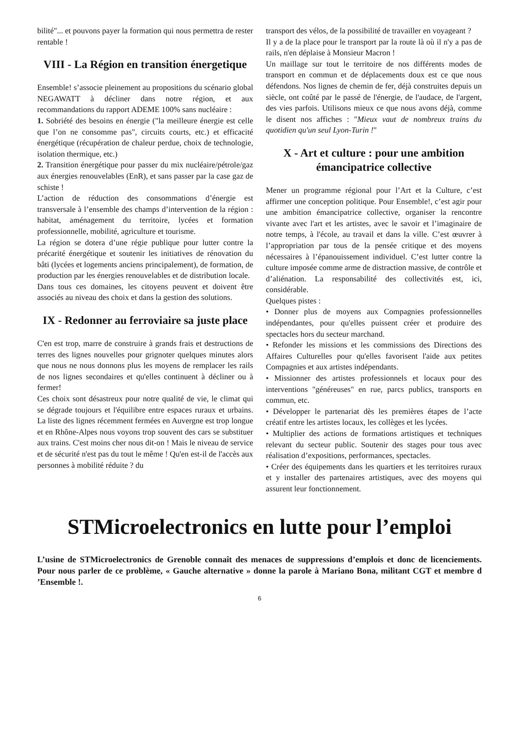bilité"... et pouvons payer la formation qui nous permettra de rester rentable !
VIII - La Région en transition énergetique
Ensemble! s’associe pleinement au propositions du scénario global NEGAWATT à décliner dans notre région, et aux recommandations du rapport ADEME 100% sans nucléaire :
1. Sobriété des besoins en énergie ("la meilleure énergie est celle que l’on ne consomme pas", circuits courts, etc.) et efficacité énergétique (récupération de chaleur perdue, choix de technologie, isolation thermique, etc.)
2. Transition énergétique pour passer du mix nucléaire/pétrole/gaz aux énergies renouvelables (EnR), et sans passer par la case gaz de schiste !
L’action de réduction des consommations d’énergie est transversale à l’ensemble des champs d’intervention de la région : habitat, aménagement du territoire, lycées et formation professionnelle, mobilité, agriculture et tourisme.
La région se dotera d’une régie publique pour lutter contre la précarité énergétique et soutenir les initiatives de rénovation du bâti (lycées et logements anciens principalement), de formation, de production par les énergies renouvelables et de distribution locale.
Dans tous ces domaines, les citoyens peuvent et doivent être associés au niveau des choix et dans la gestion des solutions.
IX - Redonner au ferroviaire sa juste place
C'en est trop, marre de construire à grands frais et destructions de terres des lignes nouvelles pour grignoter quelques minutes alors que nous ne nous donnons plus les moyens de remplacer les rails de nos lignes secondaires et qu'elles continuent à décliner ou à fermer!
Ces choix sont désastreux pour notre qualité de vie, le climat qui se dégrade toujours et l'équilibre entre espaces ruraux et urbains. La liste des lignes récemment fermées en Auvergne est trop longue et en Rhône-Alpes nous voyons trop souvent des cars se substituer aux trains. C'est moins cher nous dit-on ! Mais le niveau de service et de sécurité n'est pas du tout le même ! Qu'en est-il de l'accès aux personnes à mobilité réduite ? du
transport des vélos, de la possibilité de travailler en voyageant ?
Il y a de la place pour le transport par la route là où il n'y a pas de rails, n'en déplaise à Monsieur Macron !
Un maillage sur tout le territoire de nos différents modes de transport en commun et de déplacements doux est ce que nous défendons. Nos lignes de chemin de fer, déjà construites depuis un siècle, ont coûté par le passé de l'énergie, de l'audace, de l'argent, des vies parfois. Utilisons mieux ce que nous avons déjà, comme le disent nos affiches : "Mieux vaut de nombreux trains du quotidien qu'un seul Lyon-Turin !"
X - Art et culture : pour une ambition émancipatrice collective
Mener un programme régional pour l’Art et la Culture, c’est affirmer une conception politique. Pour Ensemble!, c’est agir pour une ambition émancipatrice collective, organiser la rencontre vivante avec l'art et les artistes, avec le savoir et l’imaginaire de notre temps, à l'école, au travail et dans la ville. C’est œuvrer à l’appropriation par tous de la pensée critique et des moyens nécessaires à l’épanouissement individuel. C’est lutter contre la culture imposée comme arme de distraction massive, de contrôle et d’aliénation. La responsabilité des collectivités est, ici, considérable.
Quelques pistes :
• Donner plus de moyens aux Compagnies professionnelles indépendantes, pour qu'elles puissent créer et produire des spectacles hors du secteur marchand.
• Refonder les missions et les commissions des Directions des Affaires Culturelles pour qu'elles favorisent l'aide aux petites Compagnies et aux artistes indépendants.
• Missionner des artistes professionnels et locaux pour des interventions "généreuses" en rue, parcs publics, transports en commun, etc.
• Développer le partenariat dès les premières étapes de l’acte créatif entre les artistes locaux, les collèges et les lycées.
• Multiplier des actions de formations artistiques et techniques relevant du secteur public. Soutenir des stages pour tous avec réalisation d’expositions, performances, spectacles.
• Créer des équipements dans les quartiers et les territoires ruraux et y installer des partenaires artistiques, avec des moyens qui assurent leur fonctionnement.
STMicroelectronics en lutte pour l’emploi
L’usine de STMicroelectronics de Grenoble connaît des menaces de suppressions d’emplois et donc de licenciements. Pour nous parler de ce problème, « Gauche alternative » donne la parole à Mariano Bona, militant CGT et membre d ’Ensemble !.
6